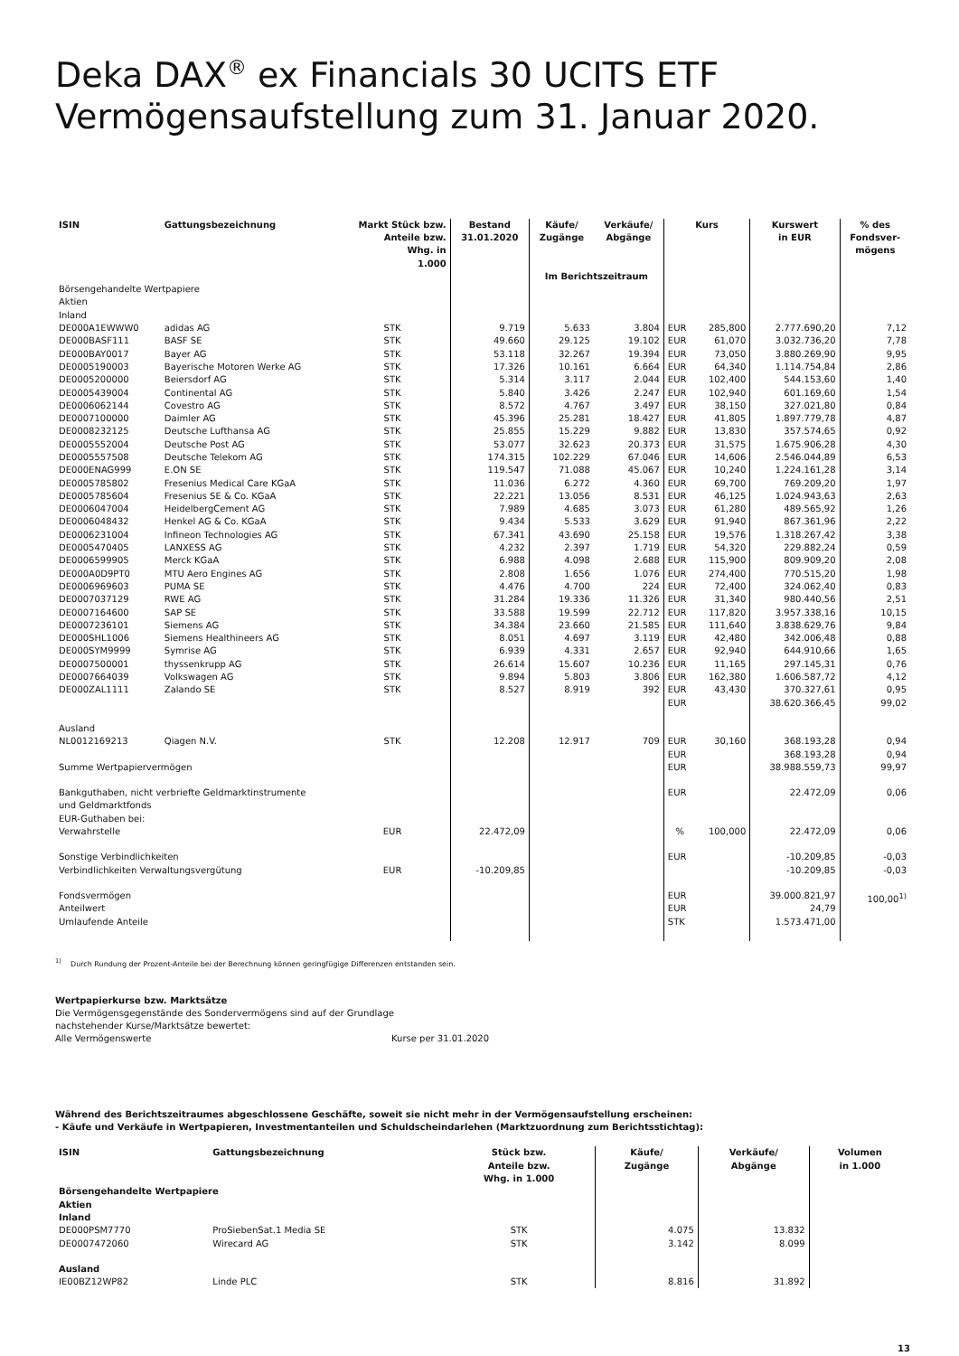Deka DAX<sup>®</sup> ex Financials 30 UCITS ETF
Vermögensaufstellung zum 31. Januar 2020.
| ISIN | Gattungsbezeichnung | Markt Stück bzw. Anteile bzw. Whg. in 1.000 | Bestand 31.01.2020 | Käufe/ Zugänge | Verkäufe/ Abgänge | Kurs | | Kurswert in EUR | % des Fondsver- mögens |
| --- | --- | --- | --- | --- | --- | --- | --- | --- | --- |
| | | | | Im Berichtszeitraum | | | | | |
| Börsengehandelte Wertpapiere Aktien Inland | | | | | | | | | |
| DE000A1EWWW0 | adidas AG | STK | 9.719 | 5.633 | 3.804 | EUR | 285,800 | 2.777.690,20 | 7,12 |
| DE000BASF111 | BASF SE | STK | 49.660 | 29.125 | 19.102 | EUR | 61,070 | 3.032.736,20 | 7,78 |
| DE000BAY0017 | Bayer AG | STK | 53.118 | 32.267 | 19.394 | EUR | 73,050 | 3.880.269,90 | 9,95 |
| DE0005190003 | Bayerische Motoren Werke AG | STK | 17.326 | 10.161 | 6.664 | EUR | 64,340 | 1.114.754,84 | 2,86 |
| DE0005200000 | Beiersdorf AG | STK | 5.314 | 3.117 | 2.044 | EUR | 102,400 | 544.153,60 | 1,40 |
| DE0005439004 | Continental AG | STK | 5.840 | 3.426 | 2.247 | EUR | 102,940 | 601.169,60 | 1,54 |
| DE0006062144 | Covestro AG | STK | 8.572 | 4.767 | 3.497 | EUR | 38,150 | 327.021,80 | 0,84 |
| DE0007100000 | Daimler AG | STK | 45.396 | 25.281 | 18.427 | EUR | 41,805 | 1.897.779,78 | 4,87 |
| DE0008232125 | Deutsche Lufthansa AG | STK | 25.855 | 15.229 | 9.882 | EUR | 13,830 | 357.574,65 | 0,92 |
| DE0005552004 | Deutsche Post AG | STK | 53.077 | 32.623 | 20.373 | EUR | 31,575 | 1.675.906,28 | 4,30 |
| DE0005557508 | Deutsche Telekom AG | STK | 174.315 | 102.229 | 67.046 | EUR | 14,606 | 2.546.044,89 | 6,53 |
| DE000ENAG999 | E.ON SE | STK | 119.547 | 71.088 | 45.067 | EUR | 10,240 | 1.224.161,28 | 3,14 |
| DE0005785802 | Fresenius Medical Care KGaA | STK | 11.036 | 6.272 | 4.360 | EUR | 69,700 | 769.209,20 | 1,97 |
| DE0005785604 | Fresenius SE & Co. KGaA | STK | 22.221 | 13.056 | 8.531 | EUR | 46,125 | 1.024.943,63 | 2,63 |
| DE0006047004 | HeidelbergCement AG | STK | 7.989 | 4.685 | 3.073 | EUR | 61,280 | 489.565,92 | 1,26 |
| DE0006048432 | Henkel AG & Co. KGaA | STK | 9.434 | 5.533 | 3.629 | EUR | 91,940 | 867.361,96 | 2,22 |
| DE0006231004 | Infineon Technologies AG | STK | 67.341 | 43.690 | 25.158 | EUR | 19,576 | 1.318.267,42 | 3,38 |
| DE0005470405 | LANXESS AG | STK | 4.232 | 2.397 | 1.719 | EUR | 54,320 | 229.882,24 | 0,59 |
| DE0006599905 | Merck KGaA | STK | 6.988 | 4.098 | 2.688 | EUR | 115,900 | 809.909,20 | 2,08 |
| DE000A0D9PT0 | MTU Aero Engines AG | STK | 2.808 | 1.656 | 1.076 | EUR | 274,400 | 770.515,20 | 1,98 |
| DE0006969603 | PUMA SE | STK | 4.476 | 4.700 | 224 | EUR | 72,400 | 324.062,40 | 0,83 |
| DE0007037129 | RWE AG | STK | 31.284 | 19.336 | 11.326 | EUR | 31,340 | 980.440,56 | 2,51 |
| DE0007164600 | SAP SE | STK | 33.588 | 19.599 | 22.712 | EUR | 117,820 | 3.957.338,16 | 10,15 |
| DE0007236101 | Siemens AG | STK | 34.384 | 23.660 | 21.585 | EUR | 111,640 | 3.838.629,76 | 9,84 |
| DE000SHL1006 | Siemens Healthineers AG | STK | 8.051 | 4.697 | 3.119 | EUR | 42,480 | 342.006,48 | 0,88 |
| DE000SYM9999 | Symrise AG | STK | 6.939 | 4.331 | 2.657 | EUR | 92,940 | 644.910,66 | 1,65 |
| DE0007500001 | thyssenkrupp AG | STK | 26.614 | 15.607 | 10.236 | EUR | 11,165 | 297.145,31 | 0,76 |
| DE0007664039 | Volkswagen AG | STK | 9.894 | 5.803 | 3.806 | EUR | 162,380 | 1.606.587,72 | 4,12 |
| DE000ZAL1111 | Zalando SE | STK | 8.527 | 8.919 | 392 | EUR | 43,430 | 370.327,61 | 0,95 |
| | | | | | | EUR | | 38.620.366,45 | 99,02 |
| Ausland | | | | | | | | | |
| NL0012169213 | Qiagen N.V. | STK | 12.208 | 12.917 | 709 | EUR | 30,160 | 368.193,28 | 0,94 |
| | | | | | | EUR | | 368.193,28 | 0,94 |
| Summe Wertpapiervermögen | | | | | | EUR | | 38.988.559,73 | 99,97 |
| Bankguthaben, nicht verbriefte Geldmarktinstrumente und Geldmarktfonds EUR-Guthaben bei: | | | | | | EUR | | 22.472,09 | 0,06 |
| Verwahrstelle | | EUR | 22.472,09 | | | % | 100,000 | 22.472,09 | 0,06 |
| Sonstige Verbindlichkeiten | | | | | | EUR | | -10.209,85 | -0,03 |
| Verbindlichkeiten Verwaltungsvergütung | | EUR | -10.209,85 | | | | | -10.209,85 | -0,03 |
| Fondsvermögen Anteilwert Umlaufende Anteile | | | | | | EUR EUR STK | | 39.000.821,97 24,79 1.573.471,00 | 100,00<sup>1)</sup> |
<sup>1)</sup> Durch Rundung der Prozent-Anteile bei der Berechnung können geringfügige Differenzen entstanden sein.
Wertpapierkurse bzw. Marktsätze
Die Vermögensgegenstände des Sondervermögens sind auf der Grundlage
nachstehender Kurse/Marktsätze bewertet:
Alle Vermögenswerte Kurse per 31.01.2020
Während des Berichtszeitraumes abgeschlossene Geschäfte, soweit sie nicht mehr in der Vermögensaufstellung erscheinen:
- Käufe und Verkäufe in Wertpapieren, Investmentanteilen und Schuldscheindarlehen (Marktzuordnung zum Berichtsstichtag):
| ISIN | Gattungsbezeichnung | Stück bzw. Anteile bzw. Whg. in 1.000 | Käufe/ Zugänge | Verkäufe/ Abgänge | Volumen in 1.000 |
| --- | --- | --- | --- | --- | --- |
| Börsengehandelte Wertpapiere Aktien Inland | | | | | |
| DE000PSM7770 | ProSiebenSat.1 Media SE | STK | 4.075 | 13.832 | |
| DE0007472060 | Wirecard AG | STK | 3.142 | 8.099 | |
| Ausland | | | | | |
| IE00BZ12WP82 | Linde PLC | STK | 8.816 | 31.892 | |
13